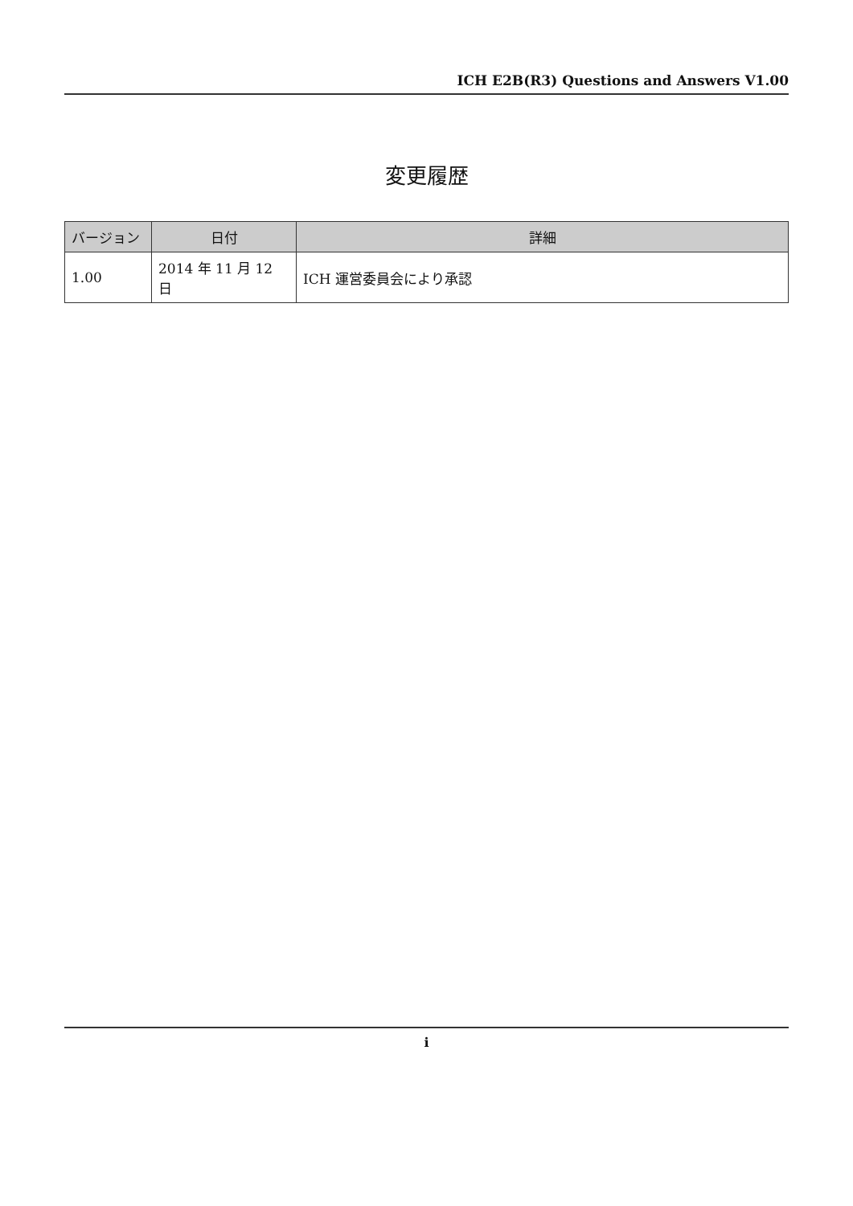ICH E2B(R3) Questions and Answers V1.00
変更履歴
| バージョン | 日付 | 詳細 |
| --- | --- | --- |
| 1.00 | 2014 年 11 月 12 日 | ICH 運営委員会により承認 |
i